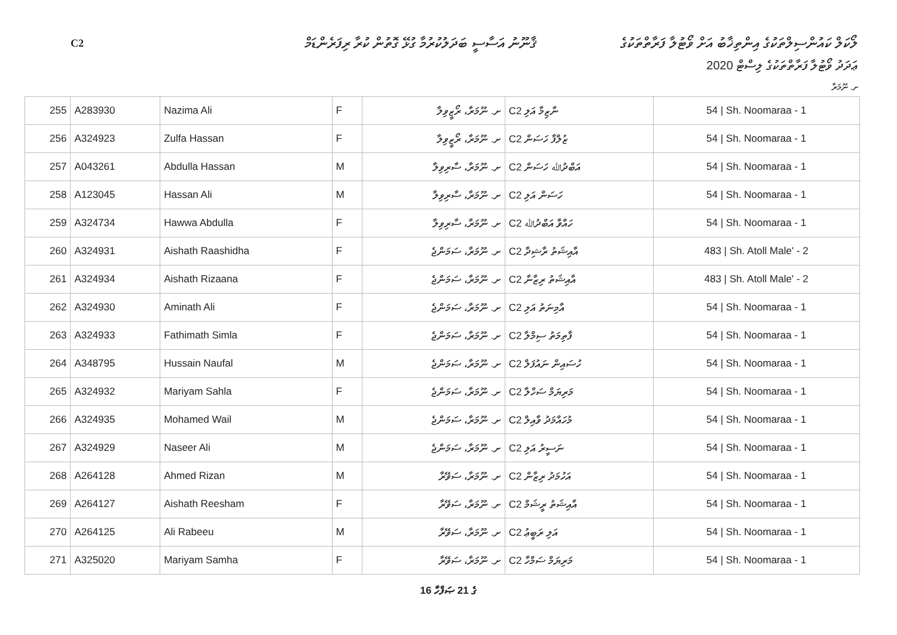C2
ޤާނޫނު އަސާސީ ބަދަލުކުރުމާ ގުޅޭ ގޮތުން ކުރާ ރިފަރެންޑަމް
ލޯކަލް ކައުންސިލްތަކުގެ އިންތިޚާބު އަށް ވޯޓުލާ ފަރާތްތަކުގެ
ޢަދަދު ވޯޓުލާ ފަރާތްތަކުގެ ލިސްޓް 2020
ށ. ނޫމަރާ
| 255 | A283930 | Nazima Ali | F | ށ. ނޫމަރާ، ރޯޒީވިލާ | C2 ނާޒިމާ އަލި | 54 / Sh. Noomaraa - 1 |
| 256 | A324923 | Zulfa Hassan | F | ށ. ނޫމަރާ، ރޯޒީވިލާ | C2 ޒުލްފާ ހަސަން | 54 / Sh. Noomaraa - 1 |
| 257 | A043261 | Abdulla Hassan | M | ށ. ނޫމަރާ، ސާރިވިލާ | C2 އަބްދުﷲ ހަސަން | 54 / Sh. Noomaraa - 1 |
| 258 | A123045 | Hassan Ali | M | ށ. ނޫމަރާ، ސާރިވިލާ | C2 ހަސަން އަލި | 54 / Sh. Noomaraa - 1 |
| 259 | A324734 | Hawwa Abdulla | F | ށ. ނޫމަރާ، ސާރިވިލާ | C2 ހައްވާ އަބްދުﷲ | 54 / Sh. Noomaraa - 1 |
| 260 | A324931 | Aishath Raashidha | F | ށ. ނޫމަރާ، ސަމަންޖެ | C2 އާއިޝަތު ރާޝިދާ | 483 / Sh. Atoll Male' - 2 |
| 261 | A324934 | Aishath Rizaana | F | ށ. ނޫމަރާ، ސަމަންޖެ | C2 އާއިޝަތު ރިޒާނާ | 483 / Sh. Atoll Male' - 2 |
| 262 | A324930 | Aminath Ali | F | ށ. ނޫމަރާ، ސަމަންޖެ | C2 އާމިނަތު އަލި | 54 / Sh. Noomaraa - 1 |
| 263 | A324933 | Fathimath Simla | F | ށ. ނޫމަރާ، ސަމަންޖެ | C2 ފާތިމަތު ސިމްލާ | 54 / Sh. Noomaraa - 1 |
| 264 | A348795 | Hussain Naufal | M | ށ. ނޫމަރާ، ސަމަންޖެ | C2 ހުސައިން ނައުފަލް | 54 / Sh. Noomaraa - 1 |
| 265 | A324932 | Mariyam Sahla | F | ށ. ނޫމަރާ، ސަމަންޖެ | C2 މަރިޔަމް ސަހްލާ | 54 / Sh. Noomaraa - 1 |
| 266 | A324935 | Mohamed Wail | M | ށ. ނޫމަރާ، ސަމަންޖެ | C2 މުހައްމަދު ވާއިލް | 54 / Sh. Noomaraa - 1 |
| 267 | A324929 | Naseer Ali | M | ށ. ނޫމަރާ، ސަމަންޖެ | C2 ނަސީރު އަލި | 54 / Sh. Noomaraa - 1 |
| 268 | A264128 | Ahmed Rizan | M | ށ. ނޫމަރާ، ސަވޭރާ | C2 އަހުމަދު ރިޒާން | 54 / Sh. Noomaraa - 1 |
| 269 | A264127 | Aishath Reesham | F | ށ. ނޫމަރާ، ސަވޭރާ | C2 އާއިޝަތު ރީޝަމް | 54 / Sh. Noomaraa - 1 |
| 270 | A264125 | Ali Rabeeu | M | ށ. ނޫމަރާ، ސަވޭރާ | C2 އަލި ރަބީޢު | 54 / Sh. Noomaraa - 1 |
| 271 | A325020 | Mariyam Samha | F | ށ. ނޫމަރާ، ސަވޭރާ | C2 މަރިޔަމް ސަމްހާ | 54 / Sh. Noomaraa - 1 |
16 ގެ 21 ޞަފްހާ